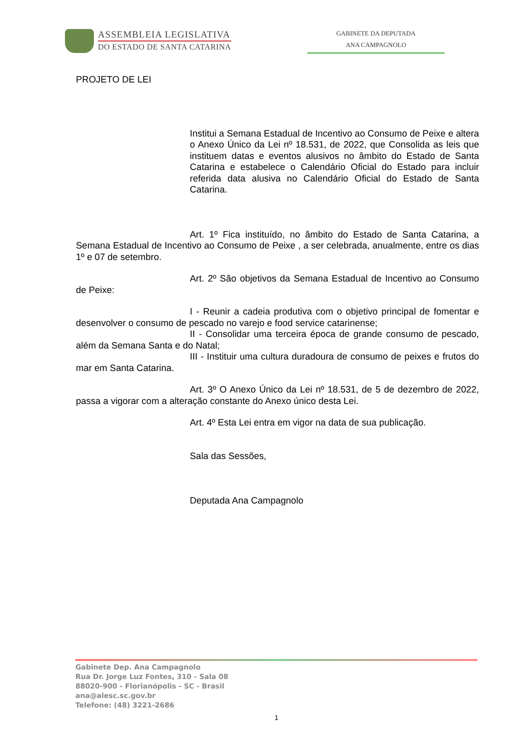ASSEMBLEIA LEGISLATIVA
DO ESTADO DE SANTA CATARINA
GABINETE DA DEPUTADA
ANA CAMPAGNOLO
PROJETO DE LEI
Institui a Semana Estadual de Incentivo ao Consumo de Peixe e altera o Anexo Único da Lei nº 18.531, de 2022, que Consolida as leis que instituem datas e eventos alusivos no âmbito do Estado de Santa Catarina e estabelece o Calendário Oficial do Estado para incluir referida data alusiva no Calendário Oficial do Estado de Santa Catarina.
Art. 1º Fica instituído, no âmbito do Estado de Santa Catarina, a Semana Estadual de Incentivo ao Consumo de Peixe , a ser celebrada, anualmente, entre os dias 1º e 07 de setembro.
Art. 2º São objetivos da Semana Estadual de Incentivo ao Consumo de Peixe:
I - Reunir a cadeia produtiva com o objetivo principal de fomentar e desenvolver o consumo de pescado no varejo e food service catarinense;
II - Consolidar uma terceira época de grande consumo de pescado, além da Semana Santa e do Natal;
III - Instituir uma cultura duradoura de consumo de peixes e frutos do mar em Santa Catarina.
Art. 3º O Anexo Único da Lei nº 18.531, de 5 de dezembro de 2022, passa a vigorar com a alteração constante do Anexo único desta Lei.
Art. 4º Esta Lei entra em vigor na data de sua publicação.
Sala das Sessões,
Deputada Ana Campagnolo
Gabinete Dep. Ana Campagnolo
Rua Dr. Jorge Luz Fontes, 310 - Sala 08
88020-900 - Florianópolis - SC - Brasil
ana@alesc.sc.gov.br
Telefone: (48) 3221-2686
1